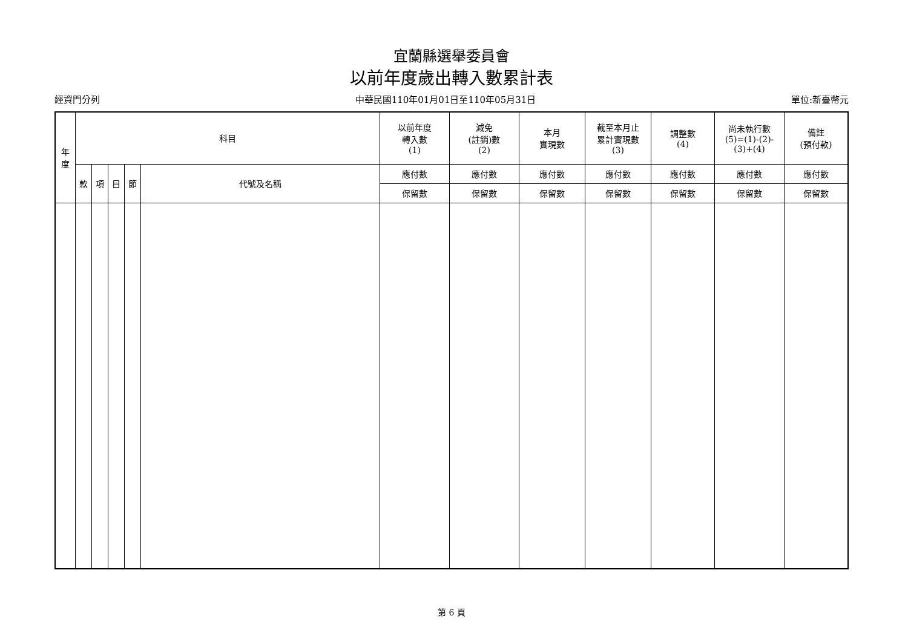宜蘭縣選舉委員會
以前年度歲出轉入數累計表
經資門分列 中華民國110年01月01日至110年05月31日 單位:新臺幣元
| 年 度 | 科目 | | | | | 以前年度 轉入數 (1) | 減免 (註銷)數 (2) | 本月 實現數 | 截至本月止 累計實現數 (3) | 調整數 (4) | 尚未執行數 (5)=(1)-(2)- (3)+(4) | 備註 (預付款) |
| --- | --- | --- | --- | --- | --- | --- | --- | --- | --- | --- | --- | --- |
| | 款 | 項 | 目 | 節 | 代號及名稱 | 應付數 | 應付數 | 應付數 | 應付數 | 應付數 | 應付數 | 應付數 |
| | | | | | | 保留數 | 保留數 | 保留數 | 保留數 | 保留數 | 保留數 | 保留數 |
第 6 頁